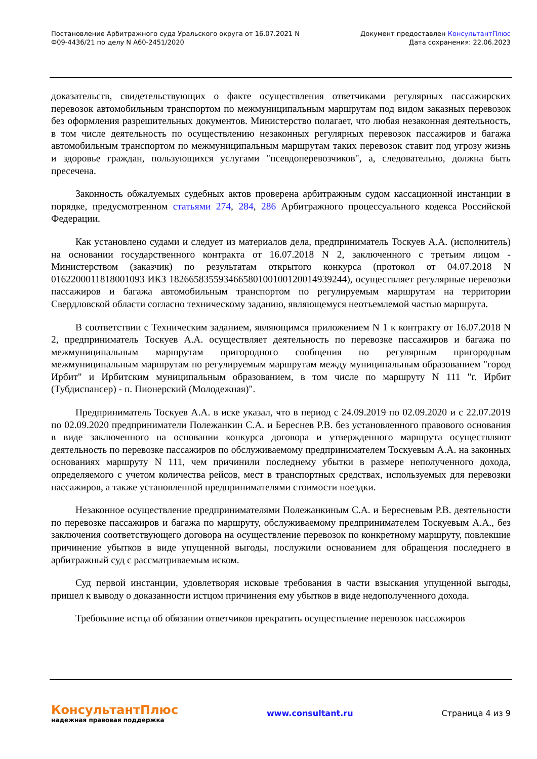Постановление Арбитражного суда Уральского округа от 16.07.2021 N
Ф09-4436/21 по делу N А60-2451/2020
Документ предоставлен КонсультантПлюс
Дата сохранения: 22.06.2023
доказательств, свидетельствующих о факте осуществления ответчиками регулярных пассажирских перевозок автомобильным транспортом по межмуниципальным маршрутам под видом заказных перевозок без оформления разрешительных документов. Министерство полагает, что любая незаконная деятельность, в том числе деятельность по осуществлению незаконных регулярных перевозок пассажиров и багажа автомобильным транспортом по межмуниципальным маршрутам таких перевозок ставит под угрозу жизнь и здоровье граждан, пользующихся услугами "псевдоперевозчиков", а, следовательно, должна быть пресечена.
Законность обжалуемых судебных актов проверена арбитражным судом кассационной инстанции в порядке, предусмотренном статьями 274, 284, 286 Арбитражного процессуального кодекса Российской Федерации.
Как установлено судами и следует из материалов дела, предприниматель Тоскуев А.А. (исполнитель) на основании государственного контракта от 16.07.2018 N 2, заключенного с третьим лицом - Министерством (заказчик) по результатам открытого конкурса (протокол от 04.07.2018 N 0162200011818001093 ИКЗ 182665835593466580100100120014939244), осуществляет регулярные перевозки пассажиров и багажа автомобильным транспортом по регулируемым маршрутам на территории Свердловской области согласно техническому заданию, являющемуся неотъемлемой частью маршрута.
В соответствии с Техническим заданием, являющимся приложением N 1 к контракту от 16.07.2018 N 2, предприниматель Тоскуев А.А. осуществляет деятельность по перевозке пассажиров и багажа по межмуниципальным маршрутам пригородного сообщения по регулярным пригородным межмуниципальным маршрутам по регулируемым маршрутам между муниципальным образованием "город Ирбит" и Ирбитским муниципальным образованием, в том числе по маршруту N 111 "г. Ирбит (Тубдиспансер) - п. Пионерский (Молодежная)".
Предприниматель Тоскуев А.А. в иске указал, что в период с 24.09.2019 по 02.09.2020 и с 22.07.2019 по 02.09.2020 предприниматели Полежанкин С.А. и Береснев Р.В. без установленного правового основания в виде заключенного на основании конкурса договора и утвержденного маршрута осуществляют деятельность по перевозке пассажиров по обслуживаемому предпринимателем Тоскуевым А.А. на законных основаниях маршруту N 111, чем причинили последнему убытки в размере неполученного дохода, определяемого с учетом количества рейсов, мест в транспортных средствах, используемых для перевозки пассажиров, а также установленной предпринимателями стоимости поездки.
Незаконное осуществление предпринимателями Полежанкиным С.А. и Бересневым Р.В. деятельности по перевозке пассажиров и багажа по маршруту, обслуживаемому предпринимателем Тоскуевым А.А., без заключения соответствующего договора на осуществление перевозок по конкретному маршруту, повлекшие причинение убытков в виде упущенной выгоды, послужили основанием для обращения последнего в арбитражный суд с рассматриваемым иском.
Суд первой инстанции, удовлетворяя исковые требования в части взыскания упущенной выгоды, пришел к выводу о доказанности истцом причинения ему убытков в виде недополученного дохода.
Требование истца об обязании ответчиков прекратить осуществление перевозок пассажиров
КонсультантПлюс
надежная правовая поддержка
www.consultant.ru Страница 4 из 9